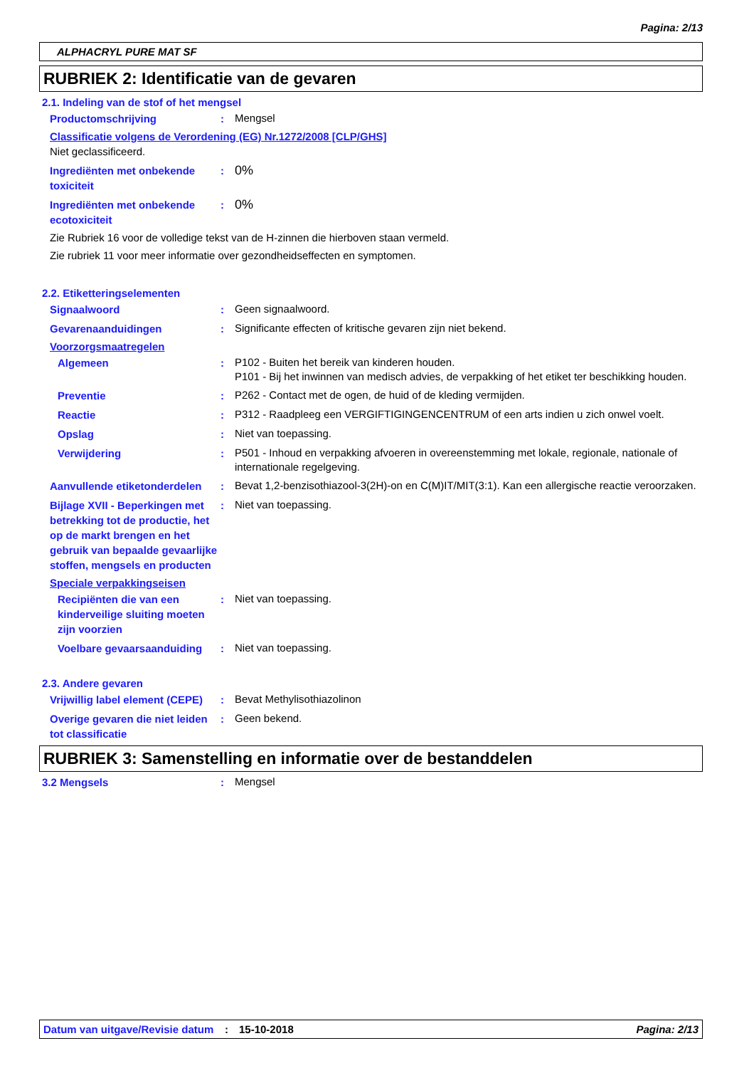Pagina: 2/13
ALPHACRYL PURE MAT SF
RUBRIEK 2: Identificatie van de gevaren
2.1. Indeling van de stof of het mengsel
Productomschrijving :
Mengsel
Classificatie volgens de Verordening (EG) Nr.1272/2008 [CLP/GHS]
Niet geclassificeerd.
Ingrediënten met onbekende toxiciteit
:
0%
Ingrediënten met onbekende ecotoxiciteit
:
0%
Zie Rubriek 16 voor de volledige tekst van de H-zinnen die hierboven staan vermeld.
Zie rubriek 11 voor meer informatie over gezondheidseffecten en symptomen.
2.2. Etiketteringselementen
Signaalwoord :
Geen signaalwoord.
Gevarenaanduidingen :
Significante effecten of kritische gevaren zijn niet bekend.
Voorzorgsmaatregelen
Algemeen :
P102 - Buiten het bereik van kinderen houden.
P101 - Bij het inwinnen van medisch advies, de verpakking of het etiket ter beschikking houden.
Preventie :
P262 - Contact met de ogen, de huid of de kleding vermijden.
Reactie :
P312 - Raadpleeg een VERGIFTIGINGENCENTRUM of een arts indien u zich onwel voelt.
Opslag :
Niet van toepassing.
Verwijdering :
P501 - Inhoud en verpakking afvoeren in overeenstemming met lokale, regionale, nationale of internationale regelgeving.
Aanvullende etiketonderdelen
:
Bevat 1,2-benzisothiazool-3(2H)-on en C(M)IT/MIT(3:1). Kan een allergische reactie veroorzaken.
Bijlage XVII - Beperkingen met betrekking tot de productie, het op de markt brengen en het gebruik van bepaalde gevaarlijke stoffen, mengsels en producten
:
Niet van toepassing.
Speciale verpakkingseisen
Recipiënten die van een kinderveilige sluiting moeten zijn voorzien
:
Niet van toepassing.
Voelbare gevaarsaanduiding
:
Niet van toepassing.
2.3. Andere gevaren
Vrijwillig label element (CEPE)
:
Bevat Methylisothiazolinon
Overige gevaren die niet leiden tot classificatie
:
Geen bekend.
RUBRIEK 3: Samenstelling en informatie over de bestanddelen
3.2 Mengsels :
Mengsel
Datum van uitgave/Revisie datum
: 15-10-2018 Pagina: 2/13